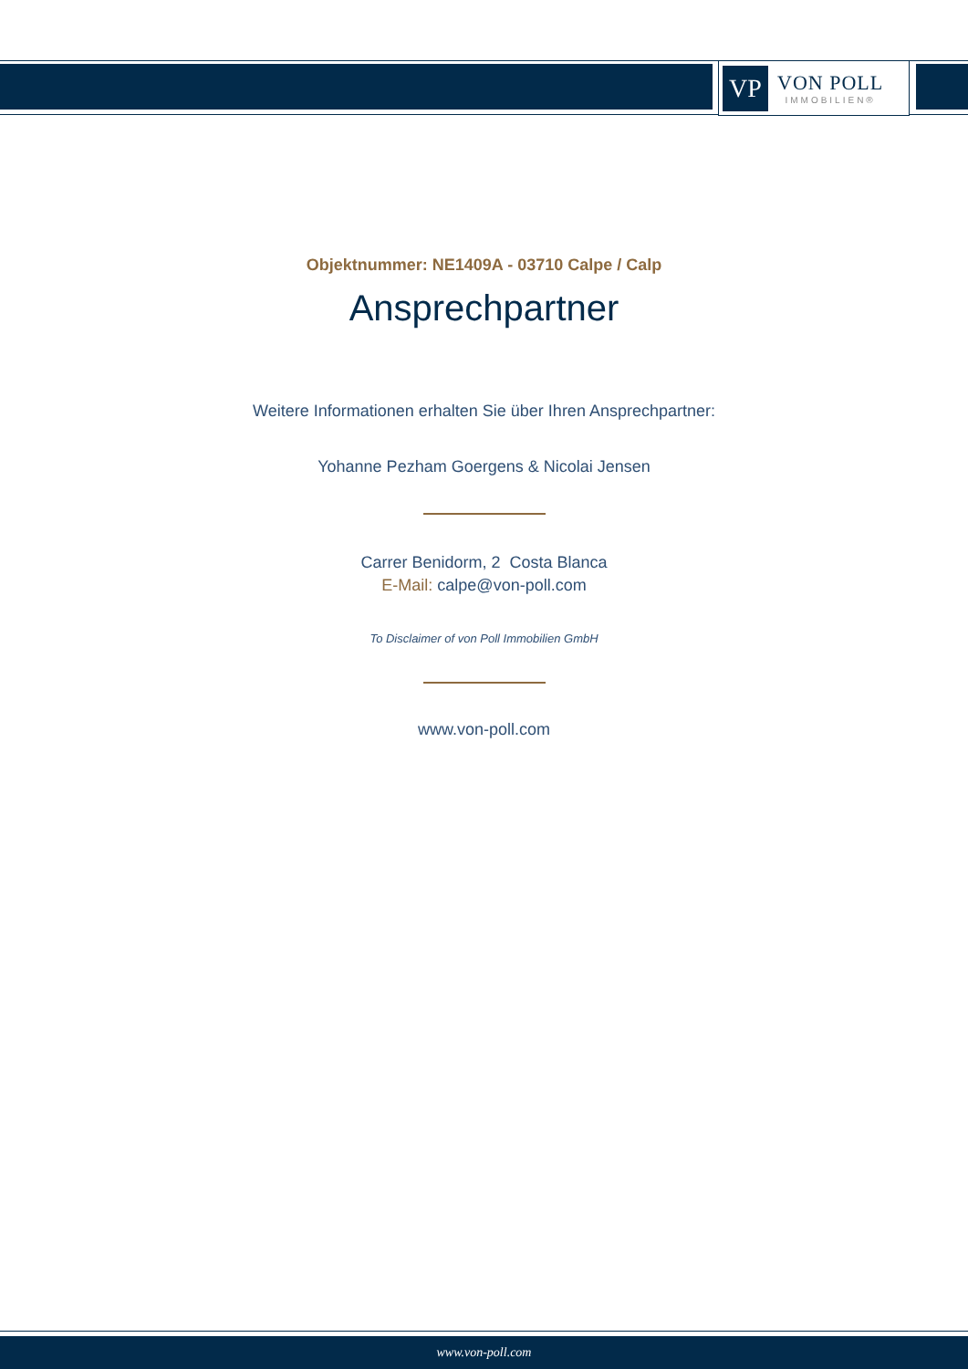VP
VON POLL
IMMOBILIEN®
Objektnummer: NE1409A - 03710 Calpe / Calp
Ansprechpartner
Weitere Informationen erhalten Sie über Ihren Ansprechpartner:
Yohanne Pezham Goergens & Nicolai Jensen
Carrer Benidorm, 2 Costa Blanca
E-Mail: calpe@von-poll.com
To Disclaimer of von Poll Immobilien GmbH
www.von-poll.com
www.von-poll.com